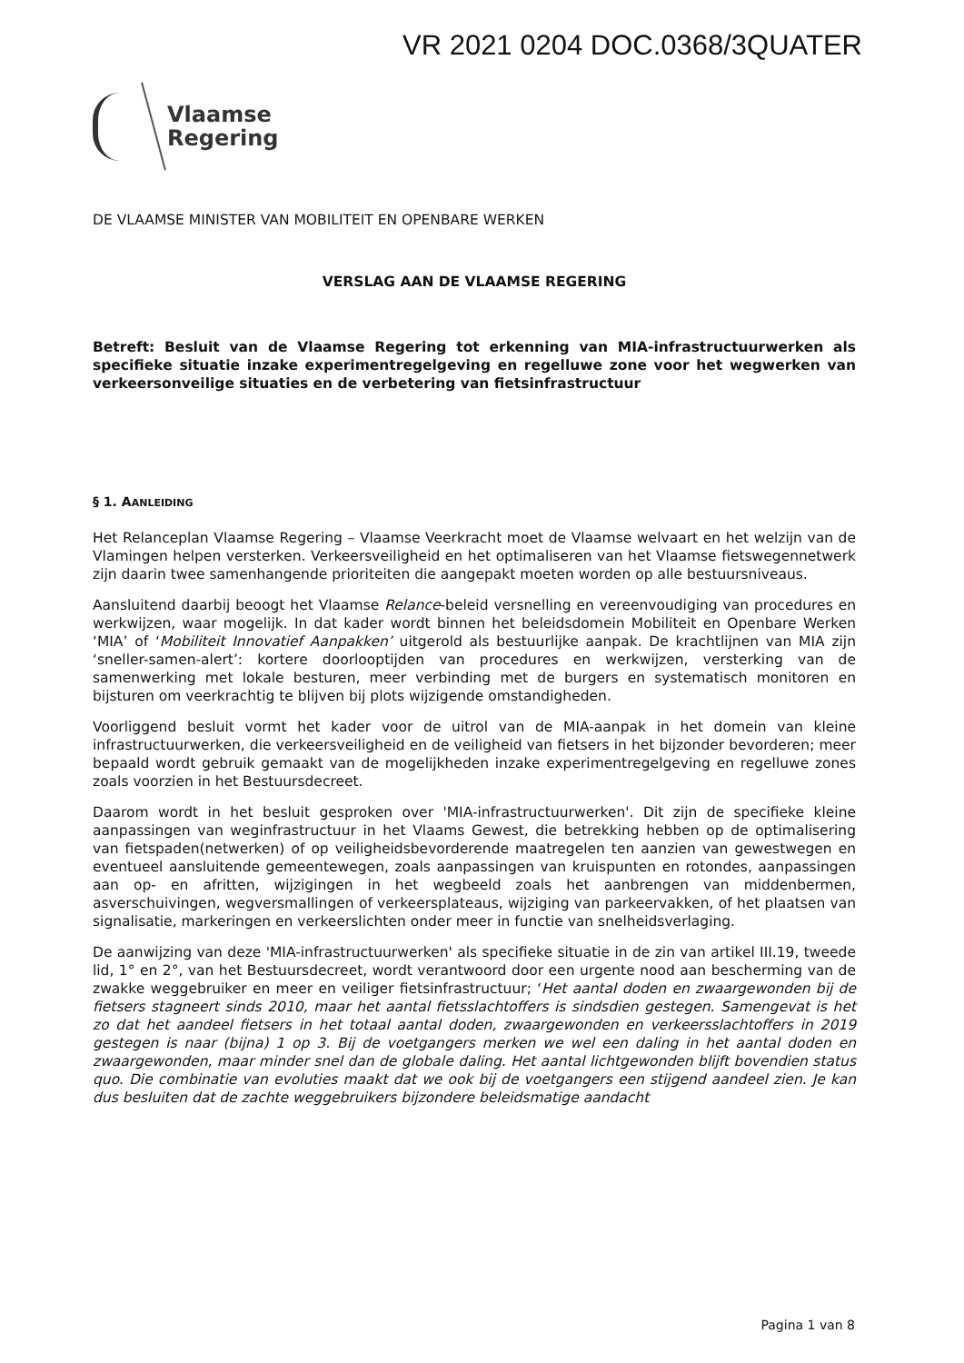VR 2021 0204 DOC.0368/3QUATER
Vlaamse
Regering
DE VLAAMSE MINISTER VAN MOBILITEIT EN OPENBARE WERKEN
VERSLAG AAN DE VLAAMSE REGERING
Betreft: Besluit van de Vlaamse Regering tot erkenning van MIA-infrastructuurwerken als specifieke situatie inzake experimentregelgeving en regelluwe zone voor het wegwerken van verkeersonveilige situaties en de verbetering van fietsinfrastructuur
§ 1. AANLEIDING
Het Relanceplan Vlaamse Regering – Vlaamse Veerkracht moet de Vlaamse welvaart en het welzijn van de Vlamingen helpen versterken. Verkeersveiligheid en het optimaliseren van het Vlaamse fietswegennetwerk zijn daarin twee samenhangende prioriteiten die aangepakt moeten worden op alle bestuursniveaus.
Aansluitend daarbij beoogt het Vlaamse Relance-beleid versnelling en vereenvoudiging van procedures en werkwijzen, waar mogelijk. In dat kader wordt binnen het beleidsdomein Mobiliteit en Openbare Werken ‘MIA’ of ‘Mobiliteit Innovatief Aanpakken’ uitgerold als bestuurlijke aanpak. De krachtlijnen van MIA zijn ‘sneller-samen-alert’: kortere doorlooptijden van procedures en werkwijzen, versterking van de samenwerking met lokale besturen, meer verbinding met de burgers en systematisch monitoren en bijsturen om veerkrachtig te blijven bij plots wijzigende omstandigheden.
Voorliggend besluit vormt het kader voor de uitrol van de MIA-aanpak in het domein van kleine infrastructuurwerken, die verkeersveiligheid en de veiligheid van fietsers in het bijzonder bevorderen; meer bepaald wordt gebruik gemaakt van de mogelijkheden inzake experimentregelgeving en regelluwe zones zoals voorzien in het Bestuursdecreet.
Daarom wordt in het besluit gesproken over 'MIA-infrastructuurwerken'. Dit zijn de specifieke kleine aanpassingen van weginfrastructuur in het Vlaams Gewest, die betrekking hebben op de optimalisering van fietspaden(netwerken) of op veiligheidsbevorderende maatregelen ten aanzien van gewestwegen en eventueel aansluitende gemeentewegen, zoals aanpassingen van kruispunten en rotondes, aanpassingen aan op- en afritten, wijzigingen in het wegbeeld zoals het aanbrengen van middenbermen, asverschuivingen, wegversmallingen of verkeersplateaus, wijziging van parkeervakken, of het plaatsen van signalisatie, markeringen en verkeerslichten onder meer in functie van snelheidsverlaging.
De aanwijzing van deze 'MIA-infrastructuurwerken' als specifieke situatie in de zin van artikel III.19, tweede lid, 1° en 2°, van het Bestuursdecreet, wordt verantwoord door een urgente nood aan bescherming van de zwakke weggebruiker en meer en veiliger fietsinfrastructuur; ‘Het aantal doden en zwaargewonden bij de fietsers stagneert sinds 2010, maar het aantal fietsslachtoffers is sindsdien gestegen. Samengevat is het zo dat het aandeel fietsers in het totaal aantal doden, zwaargewonden en verkeersslachtoffers in 2019 gestegen is naar (bijna) 1 op 3. Bij de voetgangers merken we wel een daling in het aantal doden en zwaargewonden, maar minder snel dan de globale daling. Het aantal lichtgewonden blijft bovendien status quo. Die combinatie van evoluties maakt dat we ook bij de voetgangers een stijgend aandeel zien. Je kan dus besluiten dat de zachte weggebruikers bijzondere beleidsmatige aandacht
Pagina 1 van 8